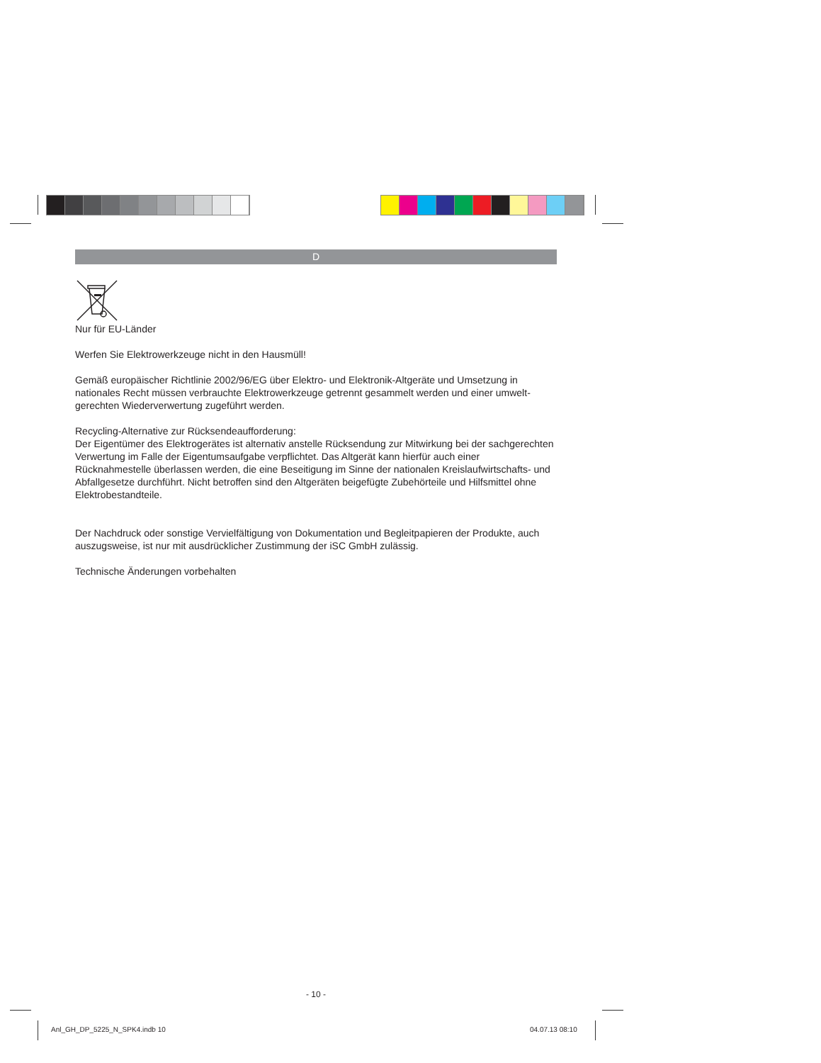D
Nur für EU-Länder
Werfen Sie Elektrowerkzeuge nicht in den Hausmüll!
Gemäß europäischer Richtlinie 2002/96/EG über Elektro- und Elektronik-Altgeräte und Umsetzung in nationales Recht müssen verbrauchte Elektrowerkzeuge getrennt gesammelt werden und einer umwelt­gerechten Wiederverwertung zugeführt werden.
Recycling-Alternative zur Rücksendeaufforderung:
Der Eigentümer des Elektrogerätes ist alternativ anstelle Rücksendung zur Mitwirkung bei der sachge­rechten Verwertung im Falle der Eigentumsaufgabe verpflichtet. Das Altgerät kann hierfür auch einer Rücknahmestelle überlassen werden, die eine Beseitigung im Sinne der nationalen Kreislaufwirt­schafts- und Abfallgesetze durchführt. Nicht betroffen sind den Altgeräten beigefügte Zubehörteile und Hilfsmittel ohne Elektrobestandteile.
Der Nachdruck oder sonstige Vervielfältigung von Dokumentation und Begleitpapieren der Produkte, auch auszugsweise, ist nur mit ausdrücklicher Zustimmung der iSC GmbH zulässig.
Technische Änderungen vorbehalten
- 10 -
Anl_GH_DP_5225_N_SPK4.indb 10 04.07.13 08:10